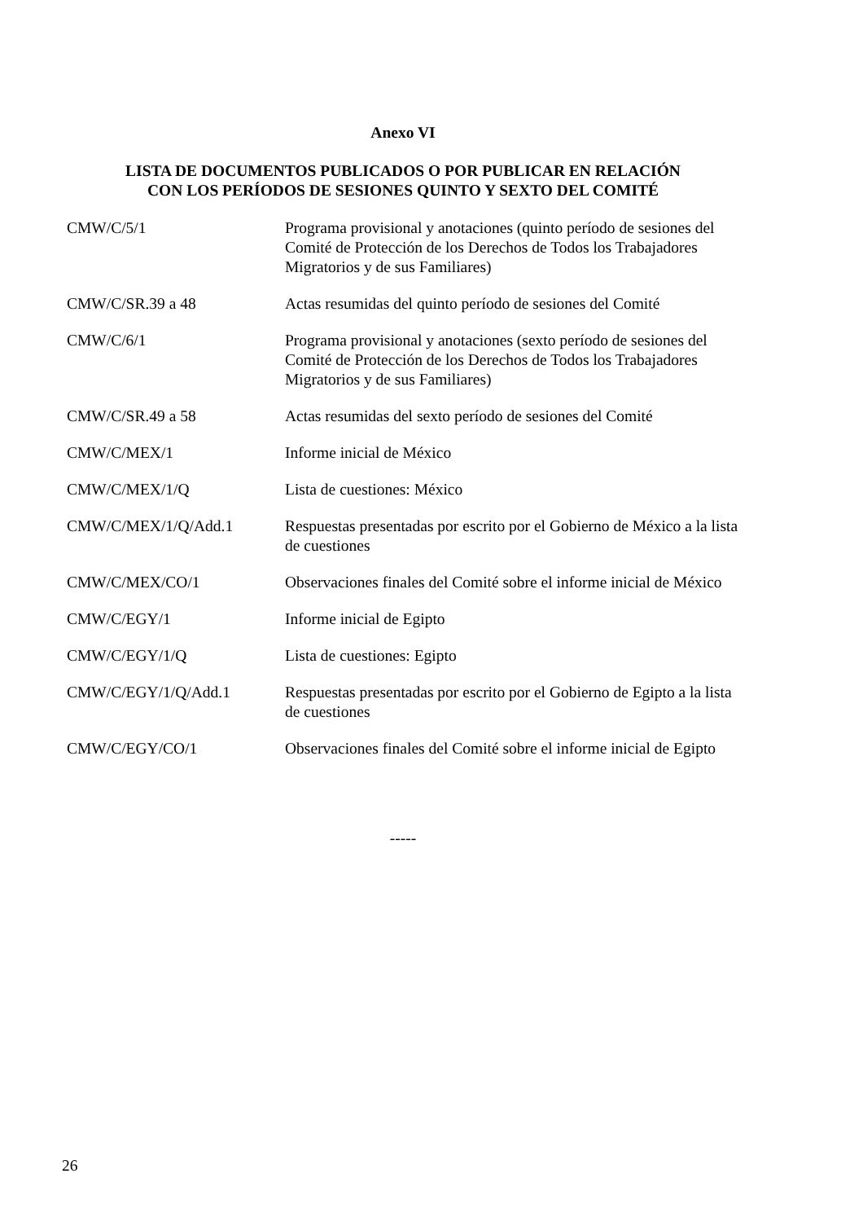Anexo VI
LISTA DE DOCUMENTOS PUBLICADOS O POR PUBLICAR EN RELACIÓN
CON LOS PERÍODOS DE SESIONES QUINTO Y SEXTO DEL COMITÉ
| CMW/C/5/1 | Programa provisional y anotaciones (quinto período de sesiones del Comité de Protección de los Derechos de Todos los Trabajadores Migratorios y de sus Familiares) |
| CMW/C/SR.39 a 48 | Actas resumidas del quinto período de sesiones del Comité |
| CMW/C/6/1 | Programa provisional y anotaciones (sexto período de sesiones del Comité de Protección de los Derechos de Todos los Trabajadores Migratorios y de sus Familiares) |
| CMW/C/SR.49 a 58 | Actas resumidas del sexto período de sesiones del Comité |
| CMW/C/MEX/1 | Informe inicial de México |
| CMW/C/MEX/1/Q | Lista de cuestiones: México |
| CMW/C/MEX/1/Q/Add.1 | Respuestas presentadas por escrito por el Gobierno de México a la lista de cuestiones |
| CMW/C/MEX/CO/1 | Observaciones finales del Comité sobre el informe inicial de México |
| CMW/C/EGY/1 | Informe inicial de Egipto |
| CMW/C/EGY/1/Q | Lista de cuestiones: Egipto |
| CMW/C/EGY/1/Q/Add.1 | Respuestas presentadas por escrito por el Gobierno de Egipto a la lista de cuestiones |
| CMW/C/EGY/CO/1 | Observaciones finales del Comité sobre el informe inicial de Egipto |
-----
26